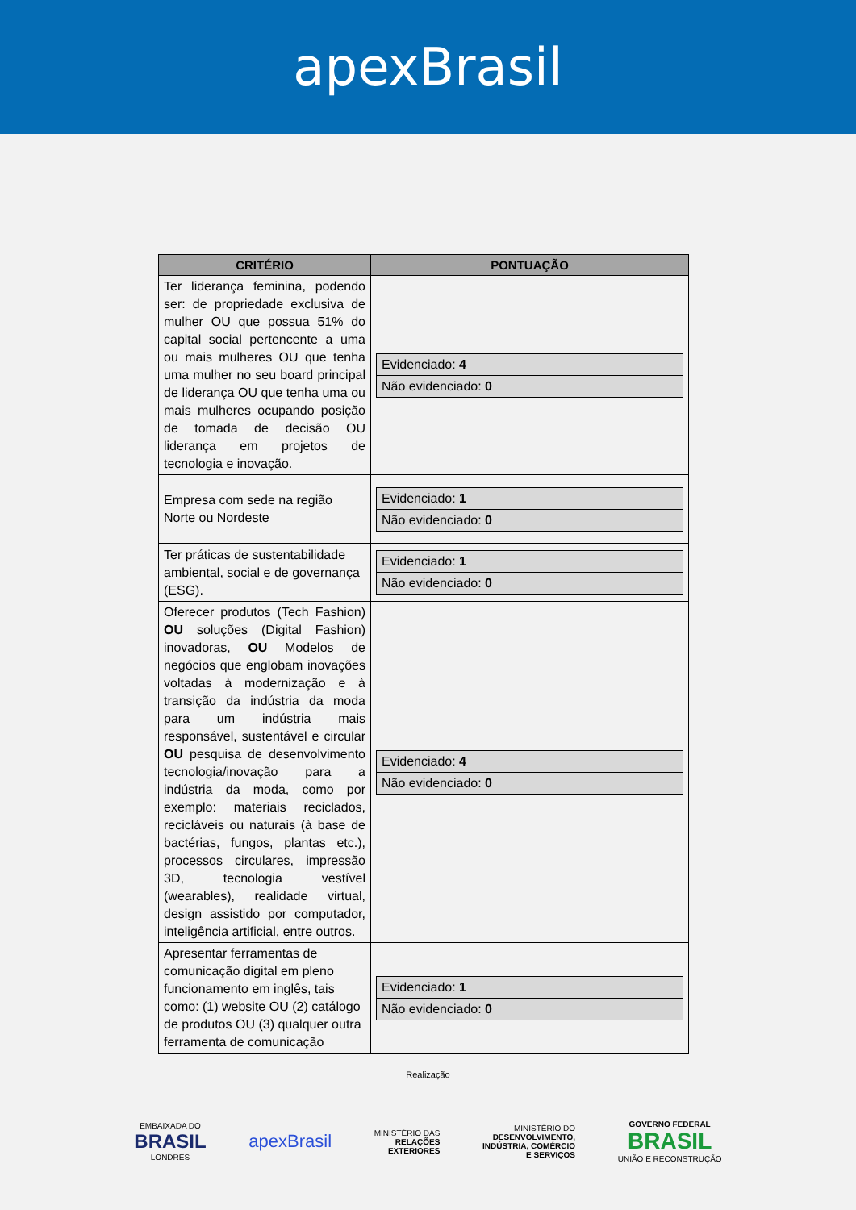apexBrasil
| CRITÉRIO | PONTUAÇÃO |
| --- | --- |
| Ter liderança feminina, podendo ser: de propriedade exclusiva de mulher OU que possua 51% do capital social pertencente a uma ou mais mulheres OU que tenha uma mulher no seu board principal de liderança OU que tenha uma ou mais mulheres ocupando posição de tomada de decisão OU liderança em projetos de tecnologia e inovação. | / Evidenciado: 4 / / Não evidenciado: 0 / |
| Empresa com sede na região Norte ou Nordeste | / Evidenciado: 1 / / Não evidenciado: 0 / |
| Ter práticas de sustentabilidade ambiental, social e de governança (ESG). | / Evidenciado: 1 / / Não evidenciado: 0 / |
| Oferecer produtos (Tech Fashion) OU soluções (Digital Fashion) inovadoras, OU Modelos de negócios que englobam inovações voltadas à modernização e à transição da indústria da moda para um indústria mais responsável, sustentável e circular OU pesquisa de desenvolvimento tecnologia/inovação para a indústria da moda, como por exemplo: materiais reciclados, recicláveis ou naturais (à base de bactérias, fungos, plantas etc.), processos circulares, impressão 3D, tecnologia vestível (wearables), realidade virtual, design assistido por computador, inteligência artificial, entre outros. | / Evidenciado: 4 / / Não evidenciado: 0 / |
| Apresentar ferramentas de comunicação digital em pleno funcionamento em inglês, tais como: (1) website OU (2) catálogo de produtos OU (3) qualquer outra ferramenta de comunicação | / Evidenciado: 1 / / Não evidenciado: 0 / |
Realização
EMBAIXADA DO
BRASIL
LONDRES
apexBrasil
MINISTÉRIO DAS
RELAÇÕES
EXTERIORES
MINISTÉRIO DO
DESENVOLVIMENTO,
INDÚSTRIA, COMÉRCIO
E SERVIÇOS
GOVERNO FEDERAL
BRASIL
UNIÃO E RECONSTRUÇÃO